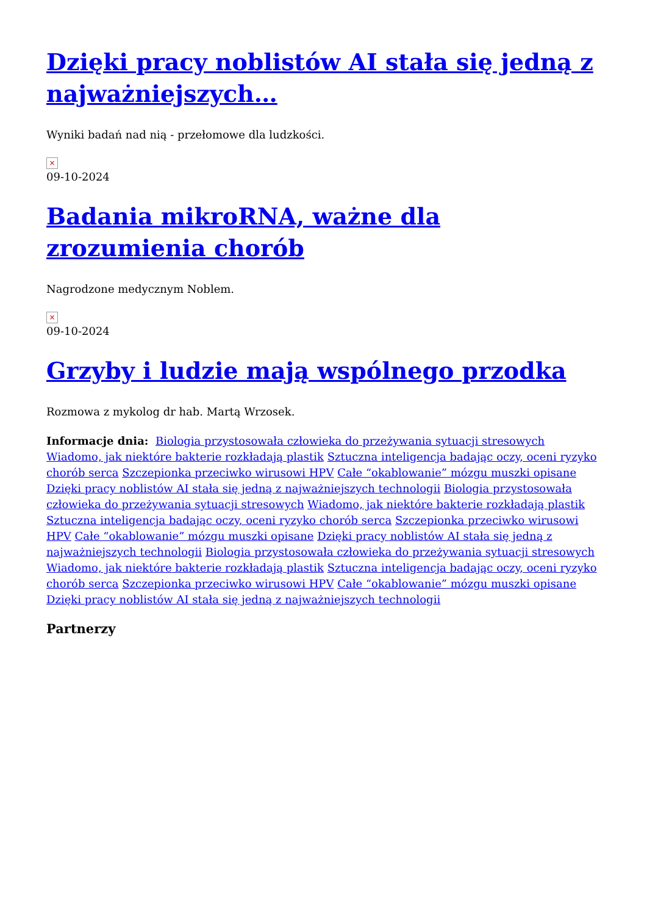Dzięki pracy noblistów AI stała się jedną z najważniejszych…
Wyniki badań nad nią - przełomowe dla ludzkości.
×
09-10-2024
Badania mikroRNA, ważne dla zrozumienia chorób
Nagrodzone medycznym Noblem.
×
09-10-2024
Grzyby i ludzie mają wspólnego przodka
Rozmowa z mykolog dr hab. Martą Wrzosek.
Informacje dnia: Biologia przystosowała człowieka do przeżywania sytuacji stresowych Wiadomo, jak niektóre bakterie rozkładają plastik Sztuczna inteligencja badając oczy, oceni ryzyko chorób serca Szczepionka przeciwko wirusowi HPV Całe “okablowanie” mózgu muszki opisane Dzięki pracy noblistów AI stała się jedną z najważniejszych technologii Biologia przystosowała człowieka do przeżywania sytuacji stresowych Wiadomo, jak niektóre bakterie rozkładają plastik Sztuczna inteligencja badając oczy, oceni ryzyko chorób serca Szczepionka przeciwko wirusowi HPV Całe “okablowanie” mózgu muszki opisane Dzięki pracy noblistów AI stała się jedną z najważniejszych technologii Biologia przystosowała człowieka do przeżywania sytuacji stresowych Wiadomo, jak niektóre bakterie rozkładają plastik Sztuczna inteligencja badając oczy, oceni ryzyko chorób serca Szczepionka przeciwko wirusowi HPV Całe “okablowanie” mózgu muszki opisane Dzięki pracy noblistów AI stała się jedną z najważniejszych technologii
Partnerzy